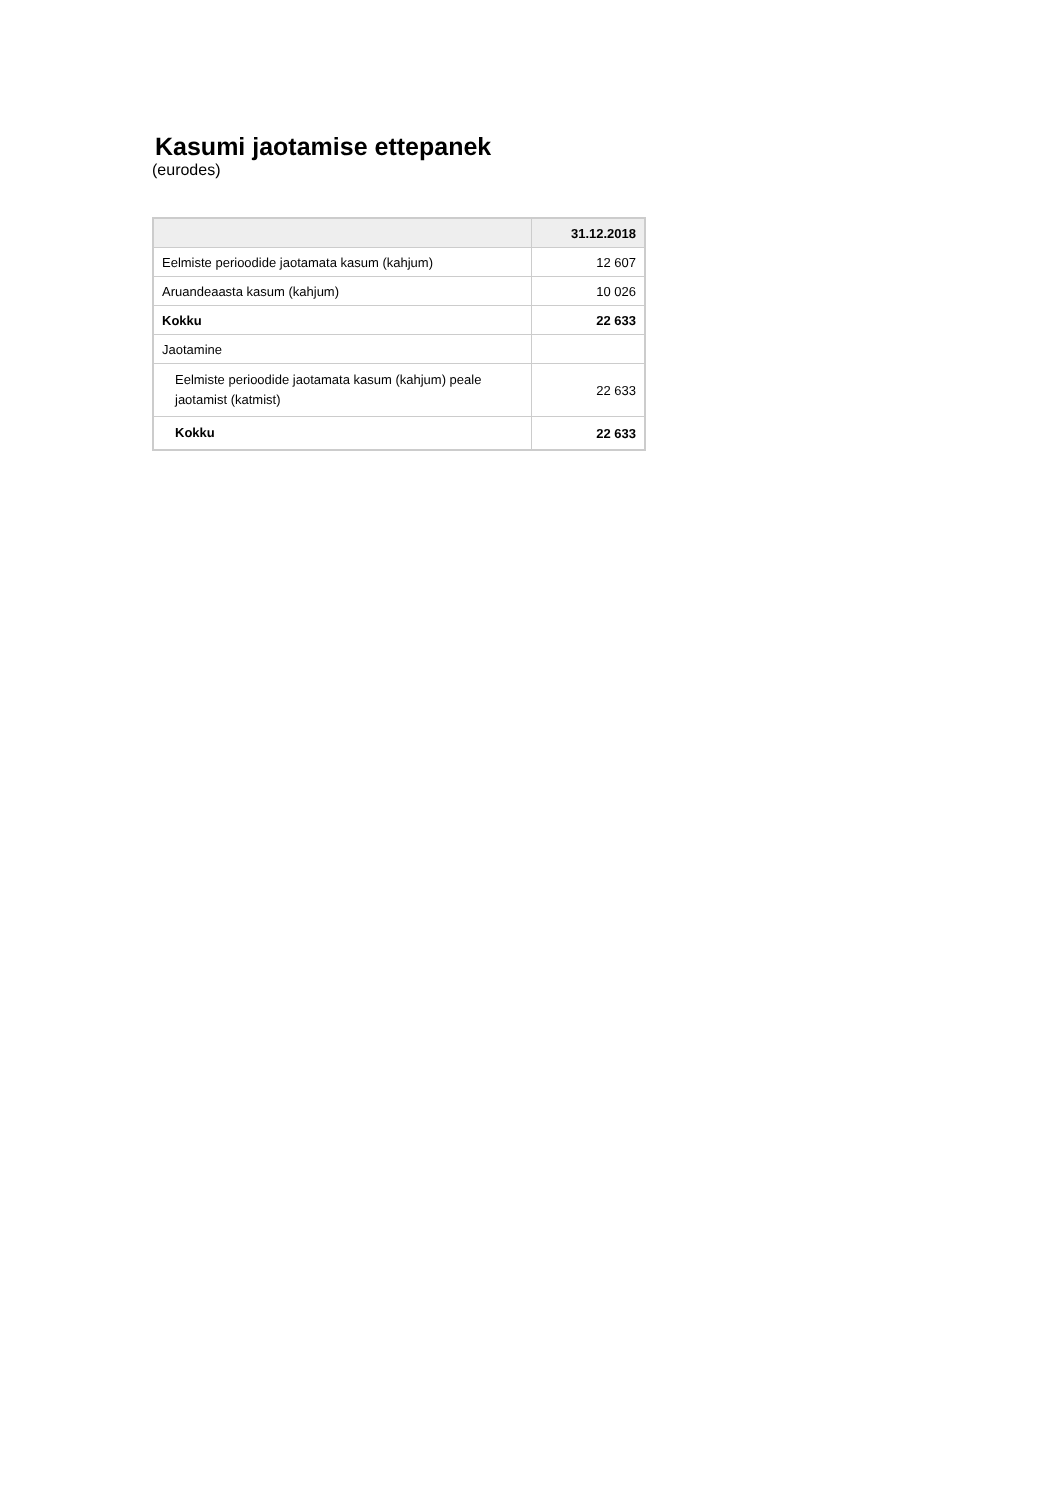Kasumi jaotamise ettepanek
(eurodes)
| | 31.12.2018 |
| --- | --- |
| Eelmiste perioodide jaotamata kasum (kahjum) | 12 607 |
| Aruandeaasta kasum (kahjum) | 10 026 |
| Kokku | 22 633 |
| Jaotamine | |
| Eelmiste perioodide jaotamata kasum (kahjum) peale jaotamist (katmist) | 22 633 |
| Kokku | 22 633 |